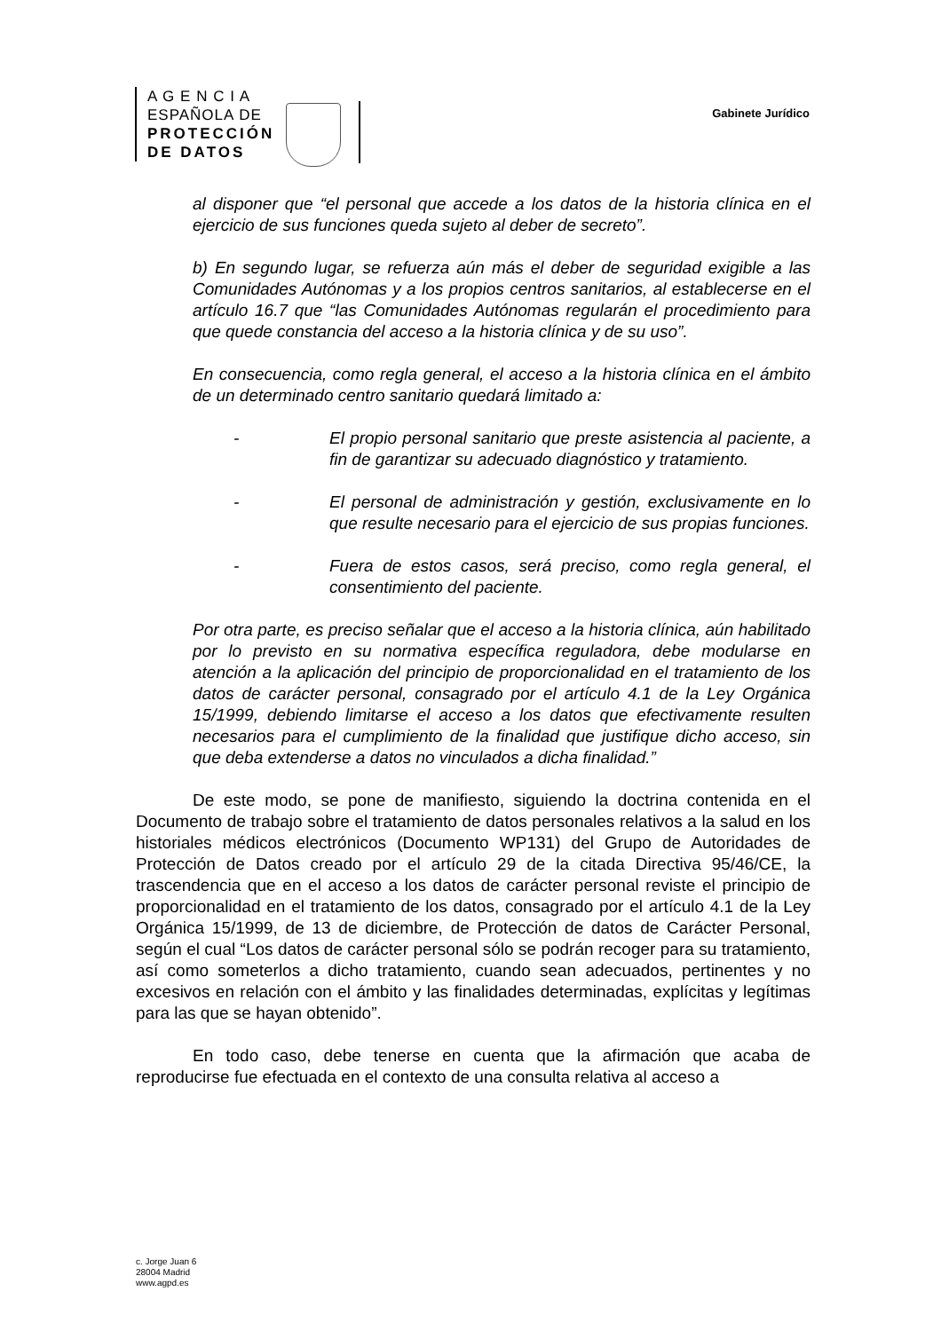A G E N C I A
ESPAÑOLA DE
PROTECCIÓN
DE DATOS
Gabinete Jurídico
al disponer que “el personal que accede a los datos de la historia clínica en el ejercicio de sus funciones queda sujeto al deber de secreto”.
b) En segundo lugar, se refuerza aún más el deber de seguridad exigible a las Comunidades Autónomas y a los propios centros sanitarios, al establecerse en el artículo 16.7 que “las Comunidades Autónomas regularán el procedimiento para que quede constancia del acceso a la historia clínica y de su uso”.
En consecuencia, como regla general, el acceso a la historia clínica en el ámbito de un determinado centro sanitario quedará limitado a:
- El propio personal sanitario que preste asistencia al paciente, a fin de garantizar su adecuado diagnóstico y tratamiento.
- El personal de administración y gestión, exclusivamente en lo que resulte necesario para el ejercicio de sus propias funciones.
- Fuera de estos casos, será preciso, como regla general, el consentimiento del paciente.
Por otra parte, es preciso señalar que el acceso a la historia clínica, aún habilitado por lo previsto en su normativa específica reguladora, debe modularse en atención a la aplicación del principio de proporcionalidad en el tratamiento de los datos de carácter personal, consagrado por el artículo 4.1 de la Ley Orgánica 15/1999, debiendo limitarse el acceso a los datos que efectivamente resulten necesarios para el cumplimiento de la finalidad que justifique dicho acceso, sin que deba extenderse a datos no vinculados a dicha finalidad.”
De este modo, se pone de manifiesto, siguiendo la doctrina contenida en el Documento de trabajo sobre el tratamiento de datos personales relativos a la salud en los historiales médicos electrónicos (Documento WP131) del Grupo de Autoridades de Protección de Datos creado por el artículo 29 de la citada Directiva 95/46/CE, la trascendencia que en el acceso a los datos de carácter personal reviste el principio de proporcionalidad en el tratamiento de los datos, consagrado por el artículo 4.1 de la Ley Orgánica 15/1999, de 13 de diciembre, de Protección de datos de Carácter Personal, según el cual “Los datos de carácter personal sólo se podrán recoger para su tratamiento, así como someterlos a dicho tratamiento, cuando sean adecuados, pertinentes y no excesivos en relación con el ámbito y las finalidades determinadas, explícitas y legítimas para las que se hayan obtenido”.
En todo caso, debe tenerse en cuenta que la afirmación que acaba de reproducirse fue efectuada en el contexto de una consulta relativa al acceso a
c. Jorge Juan 6
28004 Madrid
www.agpd.es